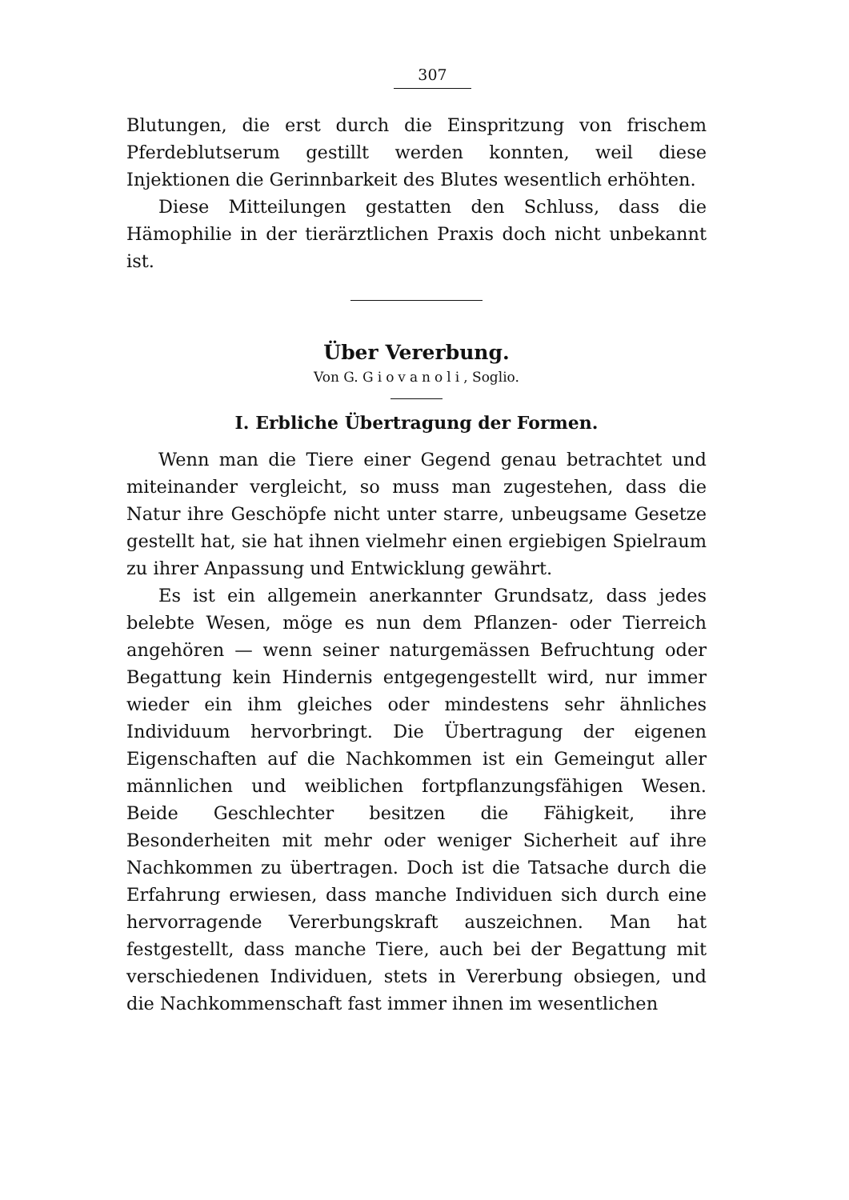307
Blutungen, die erst durch die Einspritzung von frischem Pferdeblutserum gestillt werden konnten, weil diese Injektionen die Gerinnbarkeit des Blutes wesentlich erhöhten.
Diese Mitteilungen gestatten den Schluss, dass die Hämophilie in der tierärztlichen Praxis doch nicht unbekannt ist.
Über Vererbung.
Von G. Giovanoli, Soglio.
I. Erbliche Übertragung der Formen.
Wenn man die Tiere einer Gegend genau betrachtet und miteinander vergleicht, so muss man zugestehen, dass die Natur ihre Geschöpfe nicht unter starre, unbeugsame Gesetze gestellt hat, sie hat ihnen vielmehr einen ergiebigen Spielraum zu ihrer Anpassung und Entwicklung gewährt.
Es ist ein allgemein anerkannter Grundsatz, dass jedes belebte Wesen, möge es nun dem Pflanzen- oder Tierreich angehören — wenn seiner naturgemässen Befruchtung oder Begattung kein Hindernis entgegengestellt wird, nur immer wieder ein ihm gleiches oder mindestens sehr ähnliches Individuum hervorbringt. Die Übertragung der eigenen Eigenschaften auf die Nachkommen ist ein Gemeingut aller männlichen und weiblichen fortpflanzungsfähigen Wesen. Beide Geschlechter besitzen die Fähigkeit, ihre Besonderheiten mit mehr oder weniger Sicherheit auf ihre Nachkommen zu übertragen. Doch ist die Tatsache durch die Erfahrung erwiesen, dass manche Individuen sich durch eine hervorragende Vererbungskraft auszeichnen. Man hat festgestellt, dass manche Tiere, auch bei der Begattung mit verschiedenen Individuen, stets in Vererbung obsiegen, und die Nachkommenschaft fast immer ihnen im wesentlichen